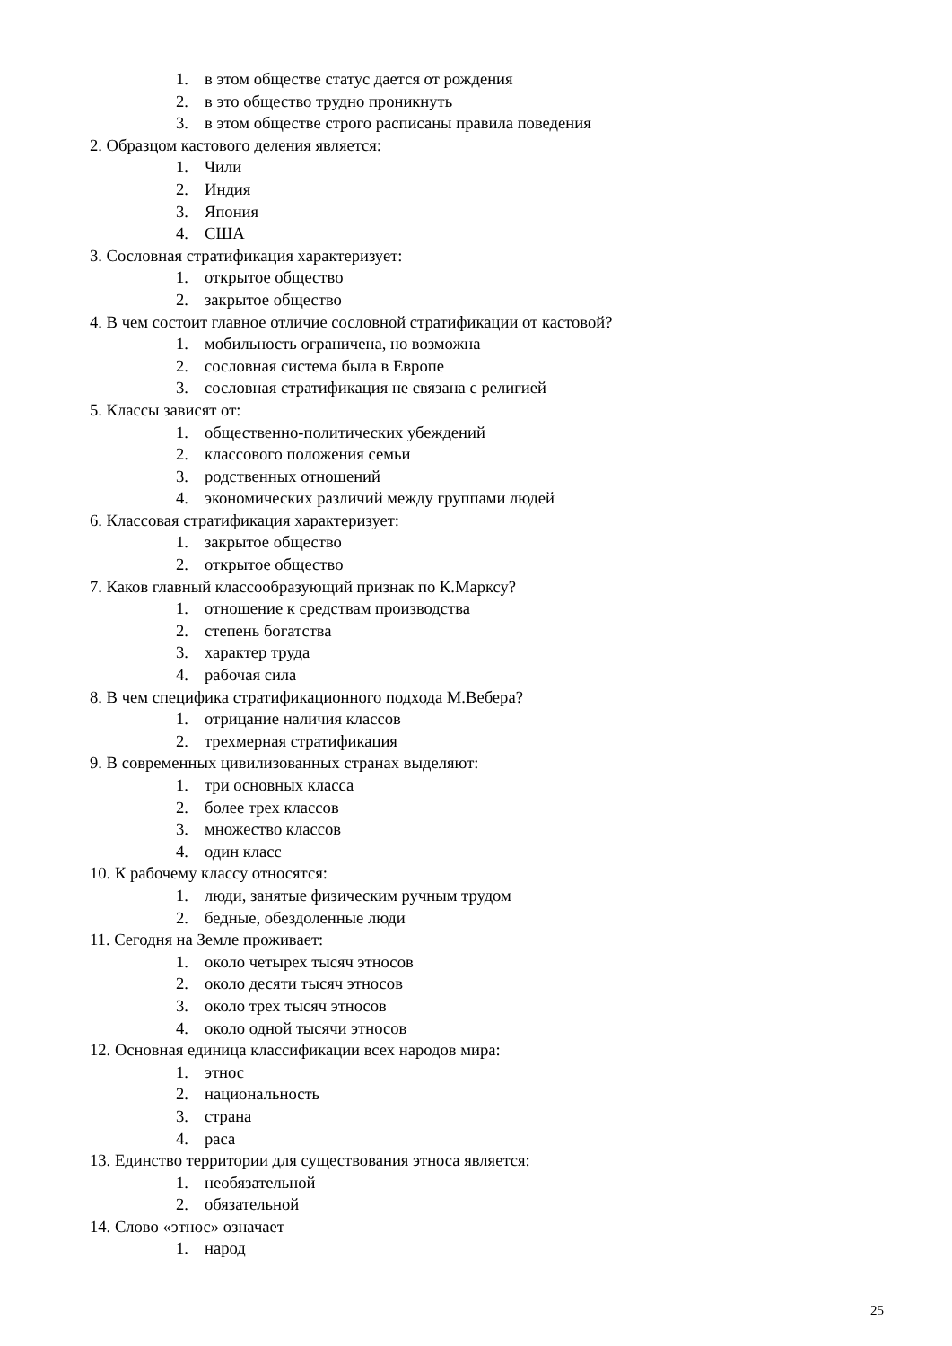1. в этом обществе статус дается от рождения
2. в это общество трудно проникнуть
3. в этом обществе строго расписаны правила поведения
2. Образцом кастового деления является:
1. Чили
2. Индия
3. Япония
4. США
3. Сословная стратификация характеризует:
1. открытое общество
2. закрытое общество
4. В чем состоит главное отличие сословной стратификации от кастовой?
1. мобильность ограничена, но возможна
2. сословная система была в Европе
3. сословная стратификация не связана с религией
5. Классы зависят от:
1. общественно-политических убеждений
2. классового положения семьи
3. родственных отношений
4. экономических различий между группами людей
6. Классовая стратификация характеризует:
1. закрытое общество
2. открытое общество
7. Каков главный классообразующий признак по К.Марксу?
1. отношение к средствам производства
2. степень богатства
3. характер труда
4. рабочая сила
8. В чем специфика стратификационного подхода М.Вебера?
1. отрицание наличия классов
2. трехмерная стратификация
9. В современных цивилизованных странах выделяют:
1. три основных класса
2. более трех классов
3. множество классов
4. один класс
10. К рабочему классу относятся:
1. люди, занятые физическим ручным трудом
2. бедные, обездоленные люди
11. Сегодня на Земле проживает:
1. около четырех тысяч этносов
2. около десяти тысяч этносов
3. около трех тысяч этносов
4. около одной тысячи этносов
12. Основная единица классификации всех народов мира:
1. этнос
2. национальность
3. страна
4. раса
13. Единство территории для существования этноса является:
1. необязательной
2. обязательной
14. Слово «этнос» означает
1. народ
25